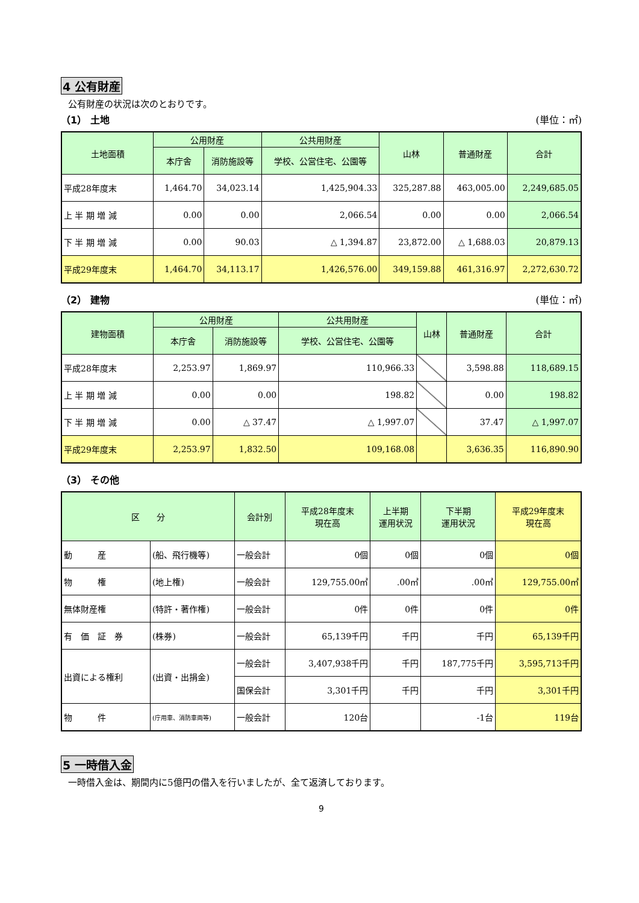4 公有財産
公有財産の状況は次のとおりです。
（1） 土地 (単位：㎡)
| 土地面積 | 公用財産 | | 公共用財産 | 山林 | 普通財産 | 合計 |
| --- | --- | --- | --- | --- | --- | --- |
| | 本庁舎 | 消防施設等 | 学校、公営住宅、公園等 | | | |
| 平成28年度末 | 1,464.70 | 34,023.14 | 1,425,904.33 | 325,287.88 | 463,005.00 | 2,249,685.05 |
| 上 半 期 増 減 | 0.00 | 0.00 | 2,066.54 | 0.00 | 0.00 | 2,066.54 |
| 下 半 期 増 減 | 0.00 | 90.03 | △ 1,394.87 | 23,872.00 | △ 1,688.03 | 20,879.13 |
| 平成29年度末 | 1,464.70 | 34,113.17 | 1,426,576.00 | 349,159.88 | 461,316.97 | 2,272,630.72 |
（2） 建物 (単位：㎡)
| 建物面積 | 公用財産 | | 公共用財産 | 山林 | 普通財産 | 合計 |
| --- | --- | --- | --- | --- | --- | --- |
| | 本庁舎 | 消防施設等 | 学校、公営住宅、公園等 | | | |
| 平成28年度末 | 2,253.97 | 1,869.97 | 110,966.33 | | 3,598.88 | 118,689.15 |
| 上 半 期 増 減 | 0.00 | 0.00 | 198.82 | | 0.00 | 198.82 |
| 下 半 期 増 減 | 0.00 | △ 37.47 | △ 1,997.07 | | 37.47 | △ 1,997.07 |
| 平成29年度末 | 2,253.97 | 1,832.50 | 109,168.08 | | 3,636.35 | 116,890.90 |
（3） その他
| 区 分 | | 会計別 | 平成28年度末 現在高 | 上半期 運用状況 | 下半期 運用状況 | 平成29年度末 現在高 |
| --- | --- | --- | --- | --- | --- | --- |
| 動 産 | (船、飛行機等) | 一般会計 | 0個 | 0個 | 0個 | 0個 |
| 物 権 | (地上権) | 一般会計 | 129,755.00㎡ | .00㎡ | .00㎡ | 129,755.00㎡ |
| 無体財産権 | (特許・著作権) | 一般会計 | 0件 | 0件 | 0件 | 0件 |
| 有 価 証 券 | (株券) | 一般会計 | 65,139千円 | 千円 | 千円 | 65,139千円 |
| 出資による権利 | (出資・出捐金) | 一般会計 | 3,407,938千円 | 千円 | 187,775千円 | 3,595,713千円 |
| | | 国保会計 | 3,301千円 | 千円 | 千円 | 3,301千円 |
| 物 件 | (庁用車、消防車両等) | 一般会計 | 120台 | | -1台 | 119台 |
5 一時借入金
一時借入金は、期間内に5億円の借入を行いましたが、全て返済しております。
9